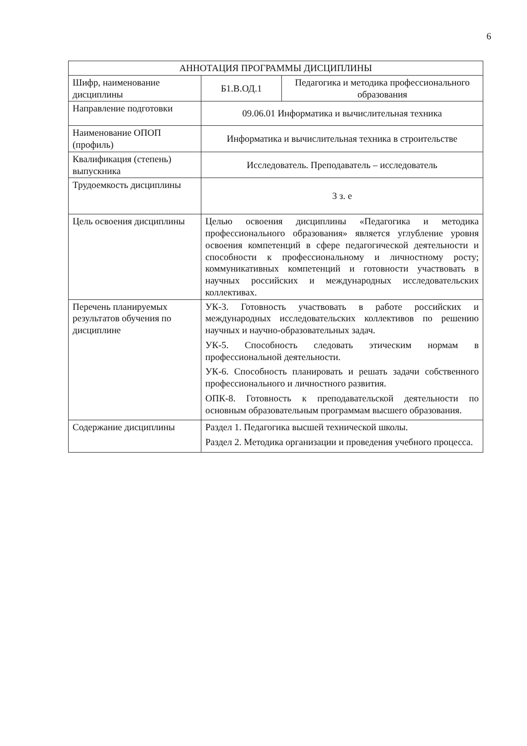6
| АННОТАЦИЯ ПРОГРАММЫ ДИСЦИПЛИНЫ | | |
| --- | --- | --- |
| Шифр, наименование дисциплины | Б1.В.ОД.1 | Педагогика и методика профессионального образования |
| Направление подготовки | 09.06.01 Информатика и вычислительная техника | |
| Наименование ОПОП (профиль) | Информатика и вычислительная техника в строительстве | |
| Квалификация (степень) выпускника | Исследователь. Преподаватель – исследователь | |
| Трудоемкость дисциплины | 3 з. е | |
| Цель освоения дисциплины | Целью освоения дисциплины «Педагогика и методика профессионального образования» является углубление уровня освоения компетенций в сфере педагогической деятельности и способности к профессиональному и личностному росту; коммуникативных компетенций и готовности участвовать в научных российских и международных исследовательских коллективах. | |
| Перечень планируемых результатов обучения по дисциплине | УК-3. Готовность участвовать в работе российских и международных исследовательских коллективов по решению научных и научно-образовательных задач. УК-5. Способность следовать этическим нормам в профессиональной деятельности. УК-6. Способность планировать и решать задачи собственного профессионального и личностного развития. ОПК-8. Готовность к преподавательской деятельности по основным образовательным программам высшего образования. | |
| Содержание дисциплины | Раздел 1. Педагогика высшей технической школы. Раздел 2. Методика организации и проведения учебного процесса. | |